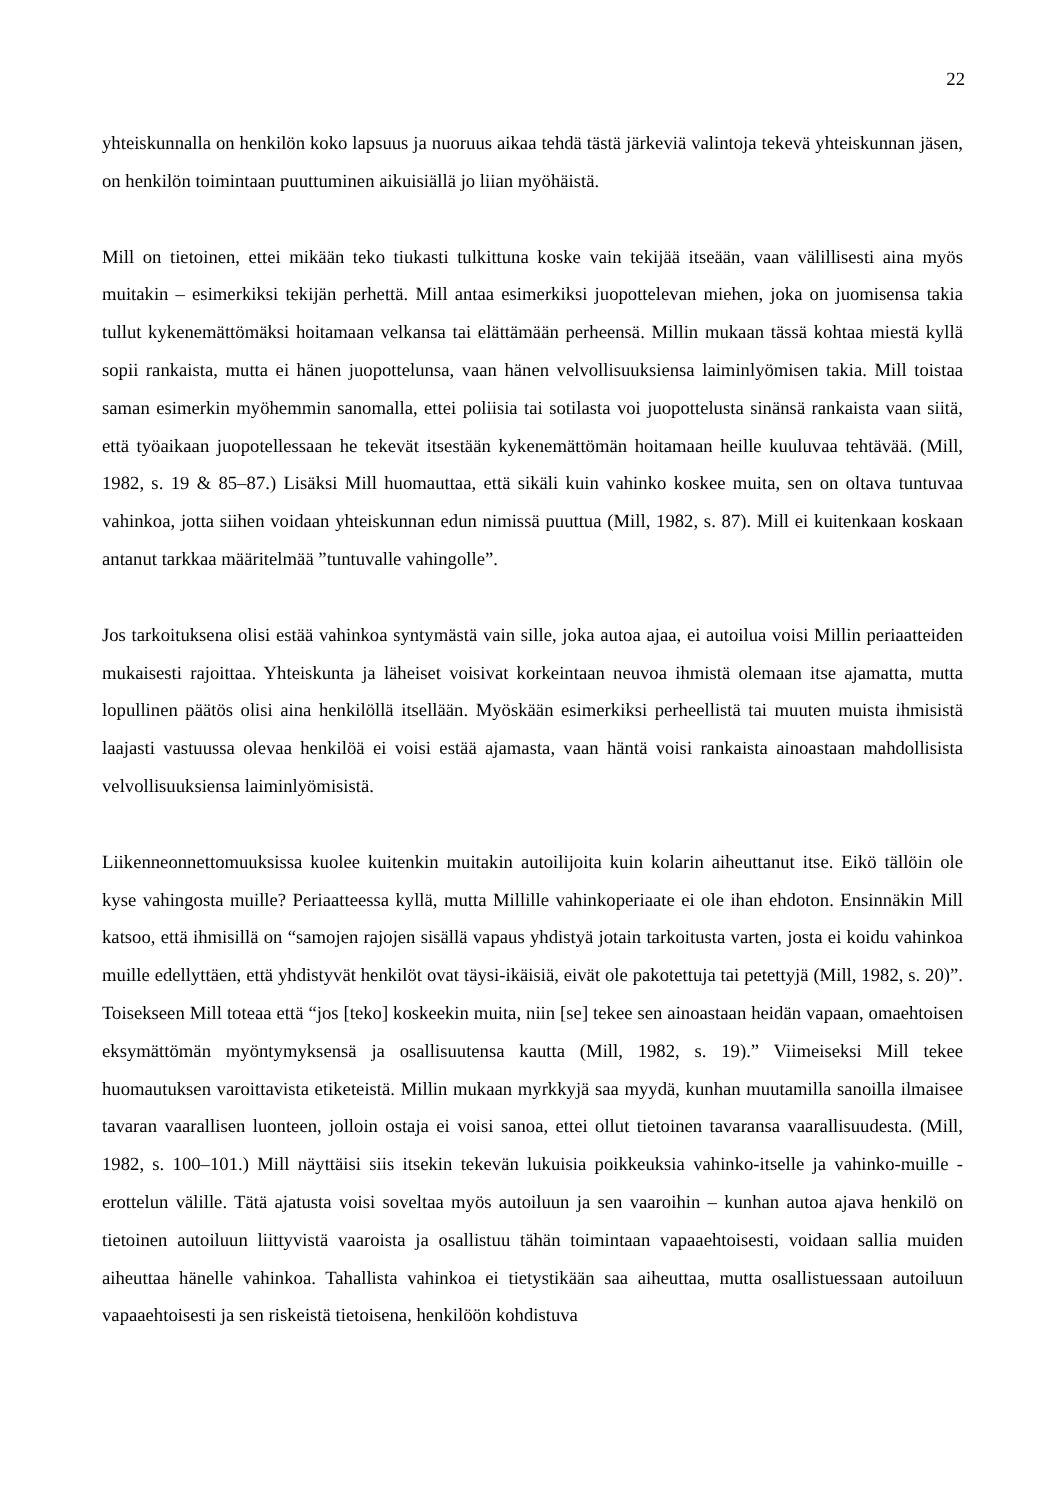22
yhteiskunnalla on henkilön koko lapsuus ja nuoruus aikaa tehdä tästä järkeviä valintoja tekevä yhteiskunnan jäsen, on henkilön toimintaan puuttuminen aikuisiällä jo liian myöhäistä.
Mill on tietoinen, ettei mikään teko tiukasti tulkittuna koske vain tekijää itseään, vaan välillisesti aina myös muitakin – esimerkiksi tekijän perhettä. Mill antaa esimerkiksi juopottelevan miehen, joka on juomisensa takia tullut kykenemättömäksi hoitamaan velkansa tai elättämään perheensä. Millin mukaan tässä kohtaa miestä kyllä sopii rankaista, mutta ei hänen juopottelunsa, vaan hänen velvollisuuksiensa laiminlyömisen takia. Mill toistaa saman esimerkin myöhemmin sanomalla, ettei poliisia tai sotilasta voi juopottelusta sinänsä rankaista vaan siitä, että työaikaan juopotellessaan he tekevät itsestään kykenemättömän hoitamaan heille kuuluvaa tehtävää. (Mill, 1982, s. 19 & 85–87.) Lisäksi Mill huomauttaa, että sikäli kuin vahinko koskee muita, sen on oltava tuntuvaa vahinkoa, jotta siihen voidaan yhteiskunnan edun nimissä puuttua (Mill, 1982, s. 87). Mill ei kuitenkaan koskaan antanut tarkkaa määritelmää ”tuntuvalle vahingolle”.
Jos tarkoituksena olisi estää vahinkoa syntymästä vain sille, joka autoa ajaa, ei autoilua voisi Millin periaatteiden mukaisesti rajoittaa. Yhteiskunta ja läheiset voisivat korkeintaan neuvoa ihmistä olemaan itse ajamatta, mutta lopullinen päätös olisi aina henkilöllä itsellään. Myöskään esimerkiksi perheellistä tai muuten muista ihmisistä laajasti vastuussa olevaa henkilöä ei voisi estää ajamasta, vaan häntä voisi rankaista ainoastaan mahdollisista velvollisuuksiensa laiminlyömisistä.
Liikenneonnettomuuksissa kuolee kuitenkin muitakin autoilijoita kuin kolarin aiheuttanut itse. Eikö tällöin ole kyse vahingosta muille? Periaatteessa kyllä, mutta Millille vahinkoperiaate ei ole ihan ehdoton. Ensinnäkin Mill katsoo, että ihmisillä on “samojen rajojen sisällä vapaus yhdistyä jotain tarkoitusta varten, josta ei koidu vahinkoa muille edellyttäen, että yhdistyvät henkilöt ovat täysi-ikäisiä, eivät ole pakotettuja tai petettyjä (Mill, 1982, s. 20)”. Toisekseen Mill toteaa että “jos [teko] koskeekin muita, niin [se] tekee sen ainoastaan heidän vapaan, omaehtoisen eksymättömän myöntymyksensä ja osallisuutensa kautta (Mill, 1982, s. 19).” Viimeiseksi Mill tekee huomautuksen varoittavista etiketeistä. Millin mukaan myrkkyjä saa myydä, kunhan muutamilla sanoilla ilmaisee tavaran vaarallisen luonteen, jolloin ostaja ei voisi sanoa, ettei ollut tietoinen tavaransa vaarallisuudesta. (Mill, 1982, s. 100–101.) Mill näyttäisi siis itsekin tekevän lukuisia poikkeuksia vahinko-itselle ja vahinko-muille -erottelun välille. Tätä ajatusta voisi soveltaa myös autoiluun ja sen vaaroihin – kunhan autoa ajava henkilö on tietoinen autoiluun liittyvistä vaaroista ja osallistuu tähän toimintaan vapaaehtoisesti, voidaan sallia muiden aiheuttaa hänelle vahinkoa. Tahallista vahinkoa ei tietystikään saa aiheuttaa, mutta osallistuessaan autoiluun vapaaehtoisesti ja sen riskeistä tietoisena, henkilöön kohdistuva